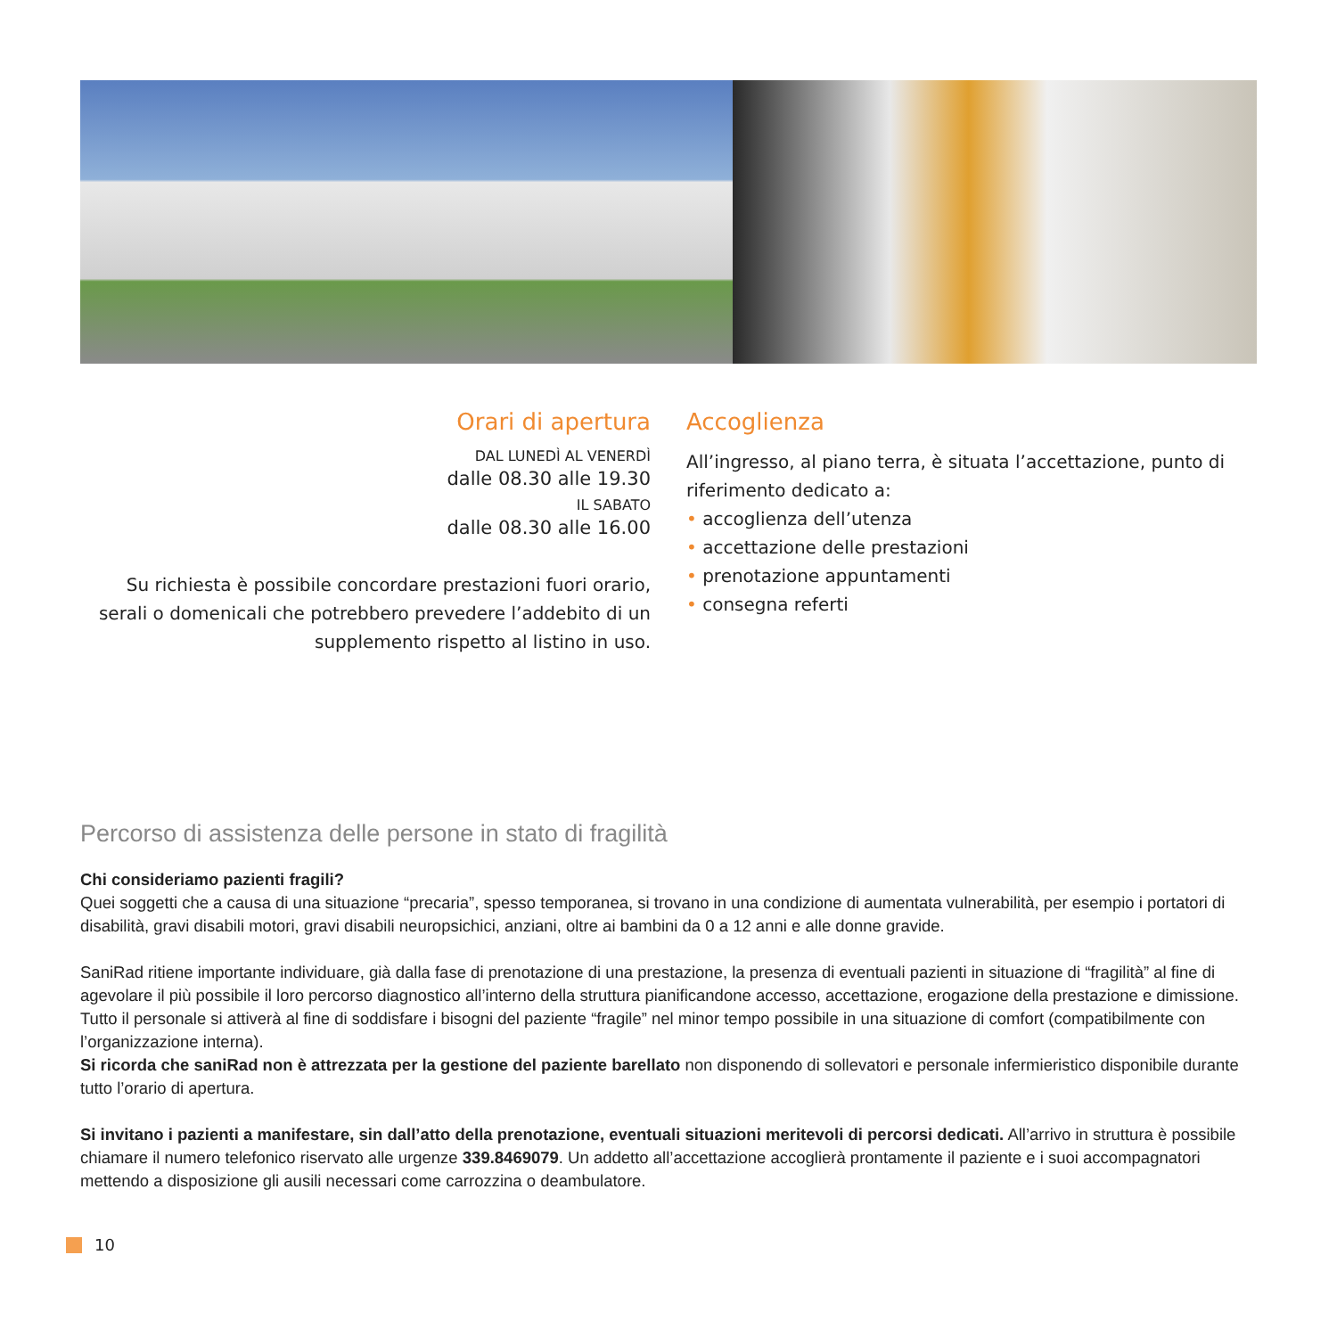Orari di apertura
DAL LUNEDÌ AL VENERDÌ
dalle 08.30 alle 19.30
IL SABATO
dalle 08.30 alle 16.00
Su richiesta è possibile concordare prestazioni fuori orario, serali o domenicali che potrebbero prevedere l’addebito di un supplemento rispetto al listino in uso.
Accoglienza
All’ingresso, al piano terra, è situata l’accettazione, punto di riferimento dedicato a:
• accoglienza dell’utenza
• accettazione delle prestazioni
• prenotazione appuntamenti
• consegna referti
Percorso di assistenza delle persone in stato di fragilità
Chi consideriamo pazienti fragili?
Quei soggetti che a causa di una situazione “precaria”, spesso temporanea, si trovano in una condizione di aumentata vulnerabilità, per esempio i portatori di disabilità, gravi disabili motori, gravi disabili neuropsichici, anziani, oltre ai bambini da 0 a 12 anni e alle donne gravide.
SaniRad ritiene importante individuare, già dalla fase di prenotazione di una prestazione, la presenza di eventuali pazienti in situazione di “fragilità” al fine di agevolare il più possibile il loro percorso diagnostico all’interno della struttura pianificandone accesso, accettazione, erogazione della prestazione e dimissione.
Tutto il personale si attiverà al fine di soddisfare i bisogni del paziente “fragile” nel minor tempo possibile in una situazione di comfort (compatibilmente con l’organizzazione interna).
Si ricorda che saniRad non è attrezzata per la gestione del paziente barellato non disponendo di sollevatori e personale infermieristico disponibile durante tutto l’orario di apertura.
Si invitano i pazienti a manifestare, sin dall’atto della prenotazione, eventuali situazioni meritevoli di percorsi dedicati. All’arrivo in struttura è possibile chiamare il numero telefonico riservato alle urgenze 339.8469079. Un addetto all’accettazione accoglierà prontamente il paziente e i suoi accompagnatori mettendo a disposizione gli ausili necessari come carrozzina o deambulatore.
10